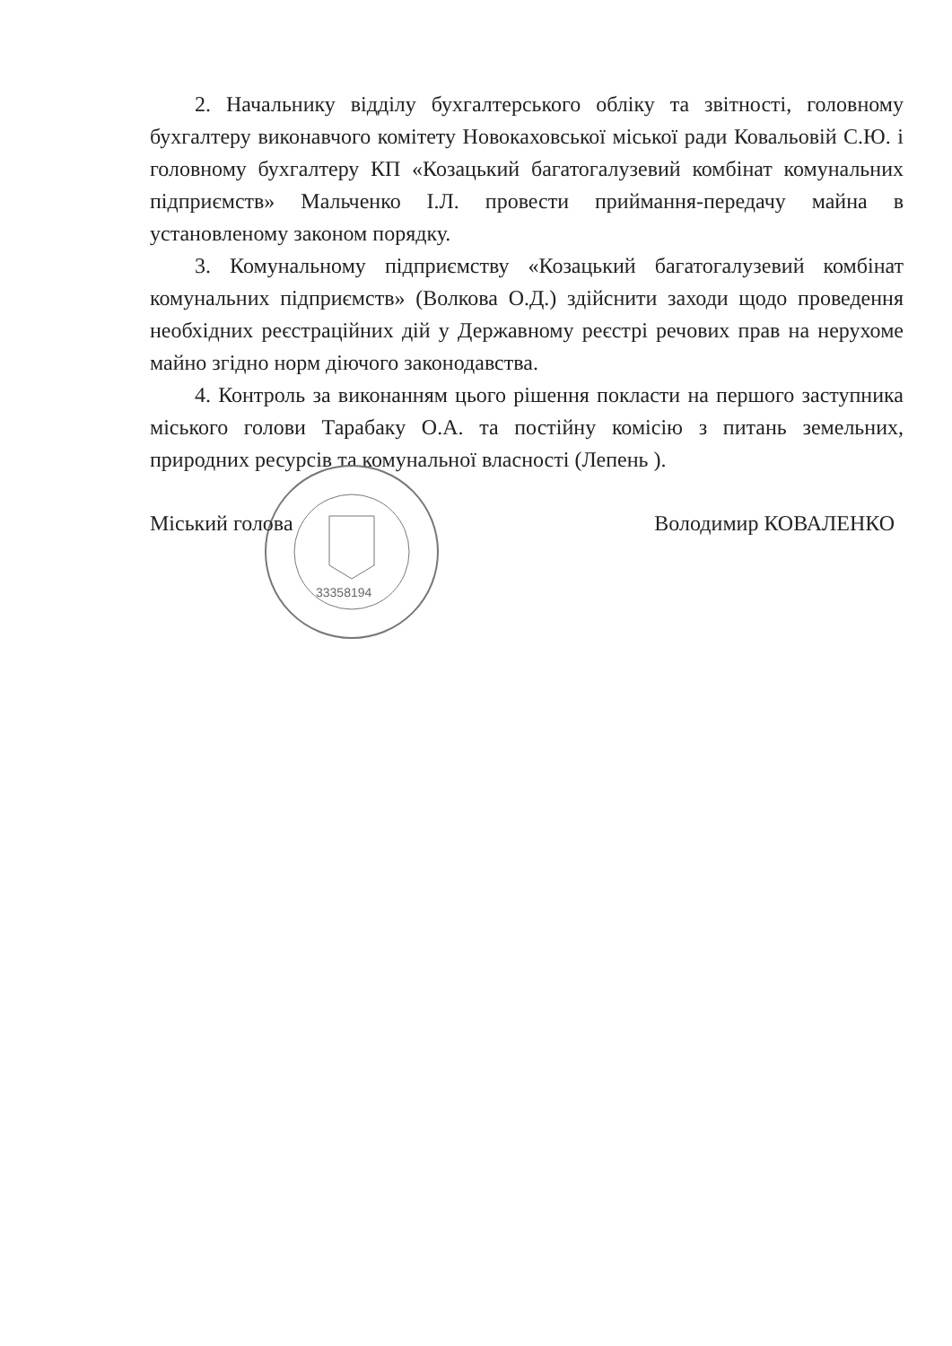2. Начальнику відділу бухгалтерського обліку та звітності, головному бухгалтеру виконавчого комітету Новокаховської міської ради Ковальовій С.Ю. і головному бухгалтеру КП «Козацький багатогалузевий комбінат комунальних підприємств» Мальченко І.Л. провести приймання-передачу майна в установленому законом порядку.
3. Комунальному підприємству «Козацький багатогалузевий комбінат комунальних підприємств» (Волкова О.Д.) здійснити заходи щодо проведення необхідних реєстраційних дій у Державному реєстрі речових прав на нерухоме майно згідно норм діючого законодавства.
4. Контроль за виконанням цього рішення покласти на першого заступника міського голови Тарабаку О.А. та постійну комісію з питань земельних, природних ресурсів та комунальної власності (Лепень ).
33358194
Міський голова Володимир КОВАЛЕНКО